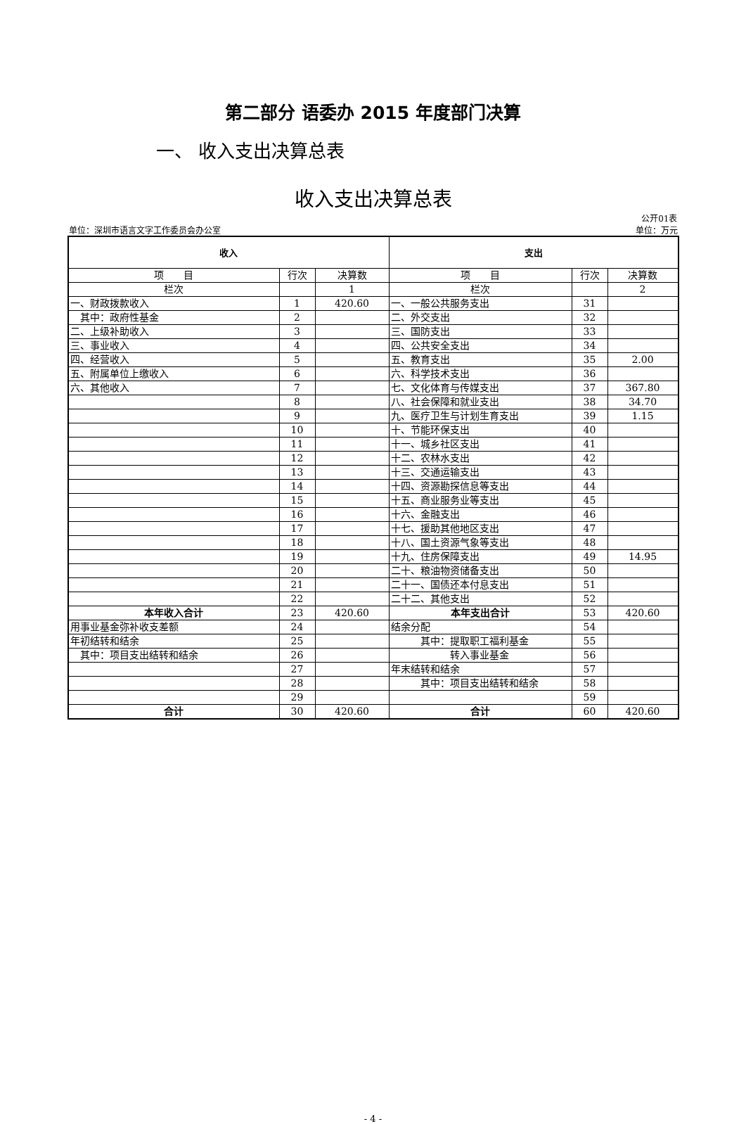第二部分 语委办 2015 年度部门决算
一、 收入支出决算总表
收入支出决算总表
公开01表
单位：深圳市语言文字工作委员会办公室 单位：万元
| 收入 | | | 支出 | | |
| --- | --- | --- | --- | --- | --- |
| 项 目 | 行次 | 决算数 | 项 目 | 行次 | 决算数 |
| 栏次 | | 1 | 栏次 | | 2 |
| 一、财政拨款收入 | 1 | 420.60 | 一、一般公共服务支出 | 31 | |
| 其中：政府性基金 | 2 | | 二、外交支出 | 32 | |
| 二、上级补助收入 | 3 | | 三、国防支出 | 33 | |
| 三、事业收入 | 4 | | 四、公共安全支出 | 34 | |
| 四、经营收入 | 5 | | 五、教育支出 | 35 | 2.00 |
| 五、附属单位上缴收入 | 6 | | 六、科学技术支出 | 36 | |
| 六、其他收入 | 7 | | 七、文化体育与传媒支出 | 37 | 367.80 |
| | 8 | | 八、社会保障和就业支出 | 38 | 34.70 |
| | 9 | | 九、医疗卫生与计划生育支出 | 39 | 1.15 |
| | 10 | | 十、节能环保支出 | 40 | |
| | 11 | | 十一、城乡社区支出 | 41 | |
| | 12 | | 十二、农林水支出 | 42 | |
| | 13 | | 十三、交通运输支出 | 43 | |
| | 14 | | 十四、资源勘探信息等支出 | 44 | |
| | 15 | | 十五、商业服务业等支出 | 45 | |
| | 16 | | 十六、金融支出 | 46 | |
| | 17 | | 十七、援助其他地区支出 | 47 | |
| | 18 | | 十八、国土资源气象等支出 | 48 | |
| | 19 | | 十九、住房保障支出 | 49 | 14.95 |
| | 20 | | 二十、粮油物资储备支出 | 50 | |
| | 21 | | 二十一、国债还本付息支出 | 51 | |
| | 22 | | 二十二、其他支出 | 52 | |
| 本年收入合计 | 23 | 420.60 | 本年支出合计 | 53 | 420.60 |
| 用事业基金弥补收支差额 | 24 | | 结余分配 | 54 | |
| 年初结转和结余 | 25 | | 其中：提取职工福利基金 | 55 | |
| 其中：项目支出结转和结余 | 26 | | 转入事业基金 | 56 | |
| | 27 | | 年末结转和结余 | 57 | |
| | 28 | | 其中：项目支出结转和结余 | 58 | |
| | 29 | | | 59 | |
| 合计 | 30 | 420.60 | 合计 | 60 | 420.60 |
- 4 -